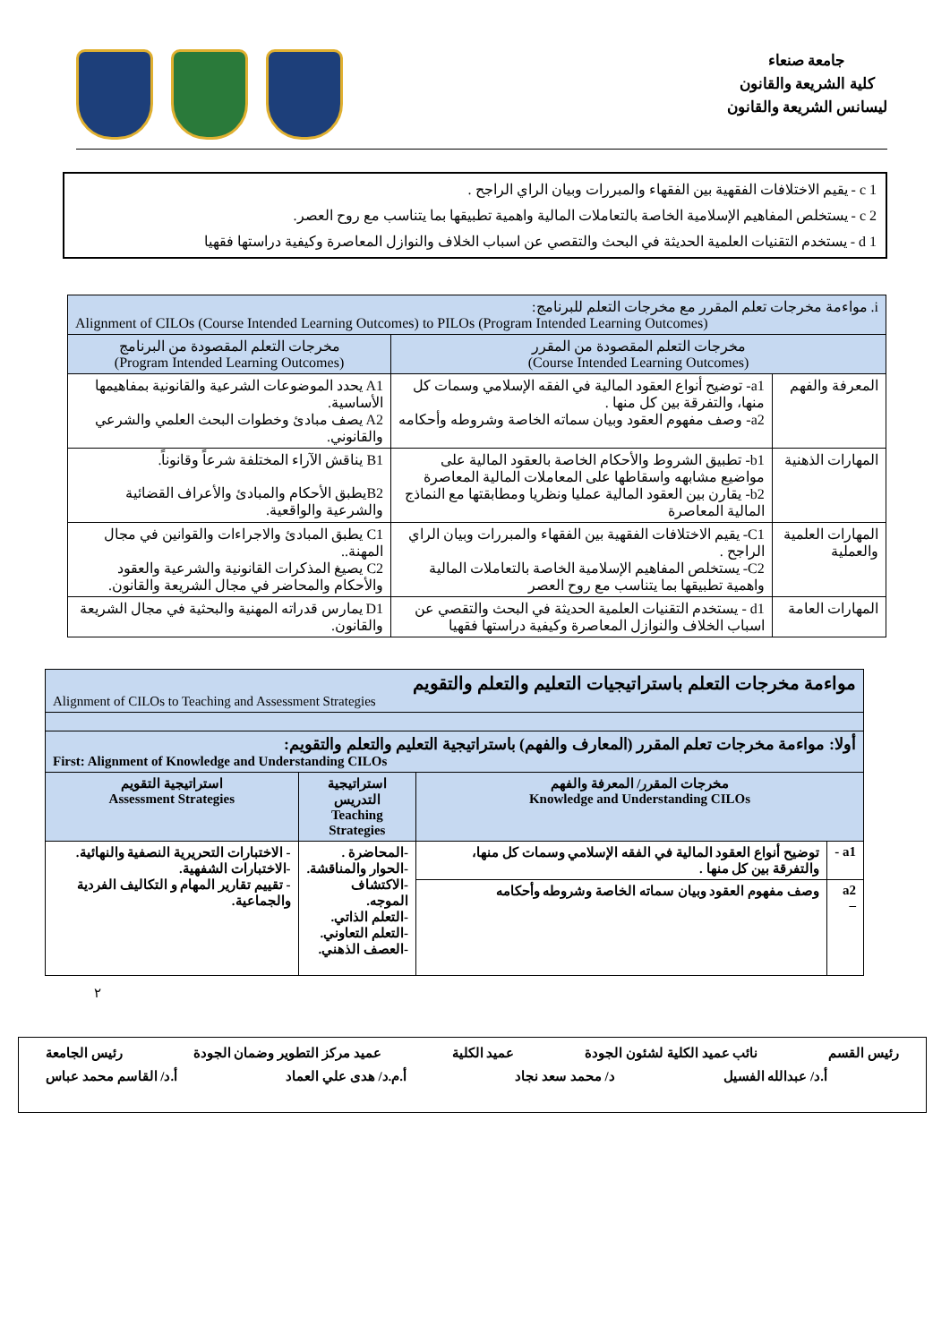جامعة صنعاء
كلية الشريعة والقانون
ليسانس الشريعة والقانون
c 1 - يقيم الاختلافات الفقهية بين الفقهاء والمبررات وبيان الراي الراجح .
c 2 - يستخلص المفاهيم الإسلامية الخاصة بالتعاملات المالية واهمية تطبيقها بما يتناسب مع روح العصر.
d 1 - يستخدم التقنيات العلمية الحديثة في البحث والتقصي عن اسباب الخلاف والنوازل المعاصرة وكيفية دراستها فقهيا
| i. مواءمة مخرجات تعلم المقرر مع مخرجات التعلم للبرنامج: Alignment of CILOs (Course Intended Learning Outcomes) to PILOs (Program Intended Learning Outcomes) | | |
| مخرجات التعلم المقصودة من المقرر (Course Intended Learning Outcomes) | | مخرجات التعلم المقصودة من البرنامج (Program Intended Learning Outcomes) |
| المعرفة والفهم | a1- توضيح أنواع العقود المالية في الفقه الإسلامي وسمات كل منها، والتفرقة بين كل منها . a2- وصف مفهوم العقود وبيان سماته الخاصة وشروطه وأحكامه | A1 يحدد الموضوعات الشرعية والقانونية بمفاهيمها الأساسية. A2 يصف مبادئ وخطوات البحث العلمي والشرعي والقانوني. |
| المهارات الذهنية | b1- تطبيق الشروط والأحكام الخاصة بالعقود المالية على مواضيع مشابهه واسقاطها على المعاملات المالية المعاصرة b2- يقارن بين العقود المالية عمليا ونظريا ومطابقتها مع النماذج المالية المعاصرة | B1 يناقش الآراء المختلفة شرعاً وقانوناً. B2يطبق الأحكام والمبادئ والأعراف القضائية والشرعية والواقعية. |
| المهارات العلمية والعملية | C1- يقيم الاختلافات الفقهية بين الفقهاء والمبررات وبيان الراي الراجح . C2- يستخلص المفاهيم الإسلامية الخاصة بالتعاملات المالية واهمية تطبيقها بما يتناسب مع روح العصر | C1 يطبق المبادئ والاجراءات والقوانين في مجال المهنة.. C2 يصيغ المذكرات القانونية والشرعية والعقود والأحكام والمحاضر في مجال الشريعة والقانون. |
| المهارات العامة | d1 - يستخدم التقنيات العلمية الحديثة في البحث والتقصي عن اسباب الخلاف والنوازل المعاصرة وكيفية دراستها فقهيا | D1 يمارس قدراته المهنية والبحثية في مجال الشريعة والقانون. |
| مواءمة مخرجات التعلم باستراتيجيات التعليم والتعلم والتقويم Alignment of CILOs to Teaching and Assessment Strategies | | | |
| أولا: مواءمة مخرجات تعلم المقرر (المعارف والفهم) باستراتيجية التعليم والتعلم والتقويم: First: Alignment of Knowledge and Understanding CILOs | | | |
| مخرجات المقرر/ المعرفة والفهم Knowledge and Understanding CILOs | | استراتيجية التدريس Teaching Strategies | استراتيجية التقويم Assessment Strategies |
| a1 - | توضيح أنواع العقود المالية في الفقه الإسلامي وسمات كل منها، والتفرقة بين كل منها . | -المحاضرة . -الحوار والمناقشة. -الاكتشاف الموجه. -التعلم الذاتي. -التعلم التعاوني. -العصف الذهني. | - الاختبارات التحريرية النصفية والنهائية. -الاختبارات الشفهية. - تقييم تقارير المهام و التكاليف الفردية والجماعية. |
| a2 – | وصف مفهوم العقود وبيان سماته الخاصة وشروطه وأحكامه | | |
٢
رئيس القسم نائب عميد الكلية لشئون الجودة عميد الكلية عميد مركز التطوير وضمان الجودة رئيس الجامعة
أ.د/ عبدالله الفسيل د/ محمد سعد نجاد أ.م.د/ هدى علي العماد أ.د/ القاسم محمد عباس